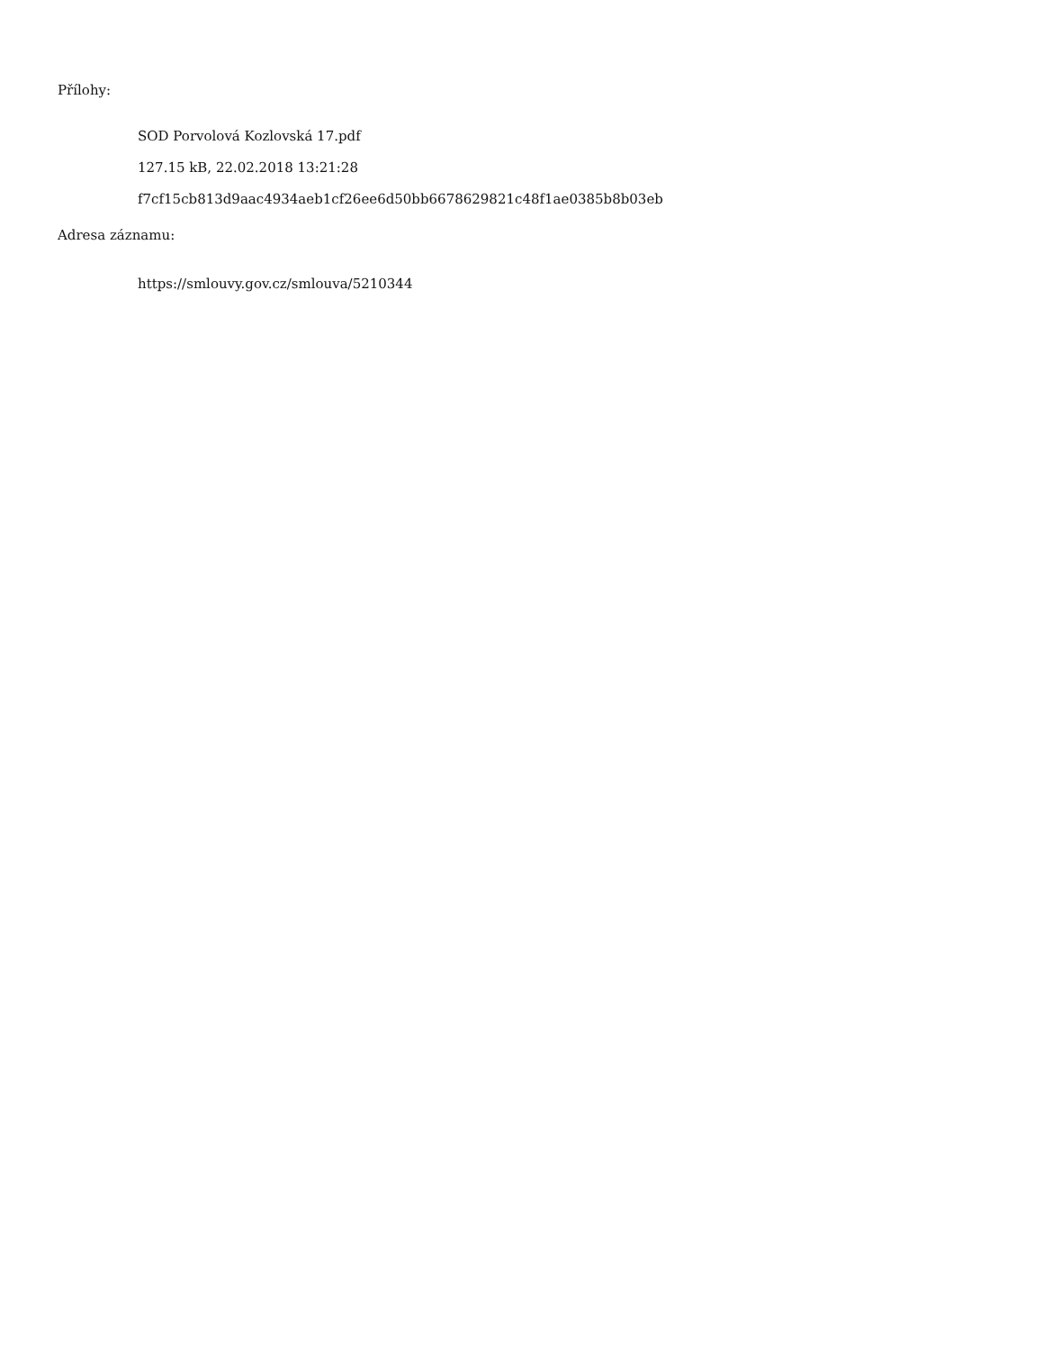Přílohy:
SOD Porvolová Kozlovská 17.pdf
127.15 kB, 22.02.2018 13:21:28
f7cf15cb813d9aac4934aeb1cf26ee6d50bb6678629821c48f1ae0385b8b03eb
Adresa záznamu:
https://smlouvy.gov.cz/smlouva/5210344